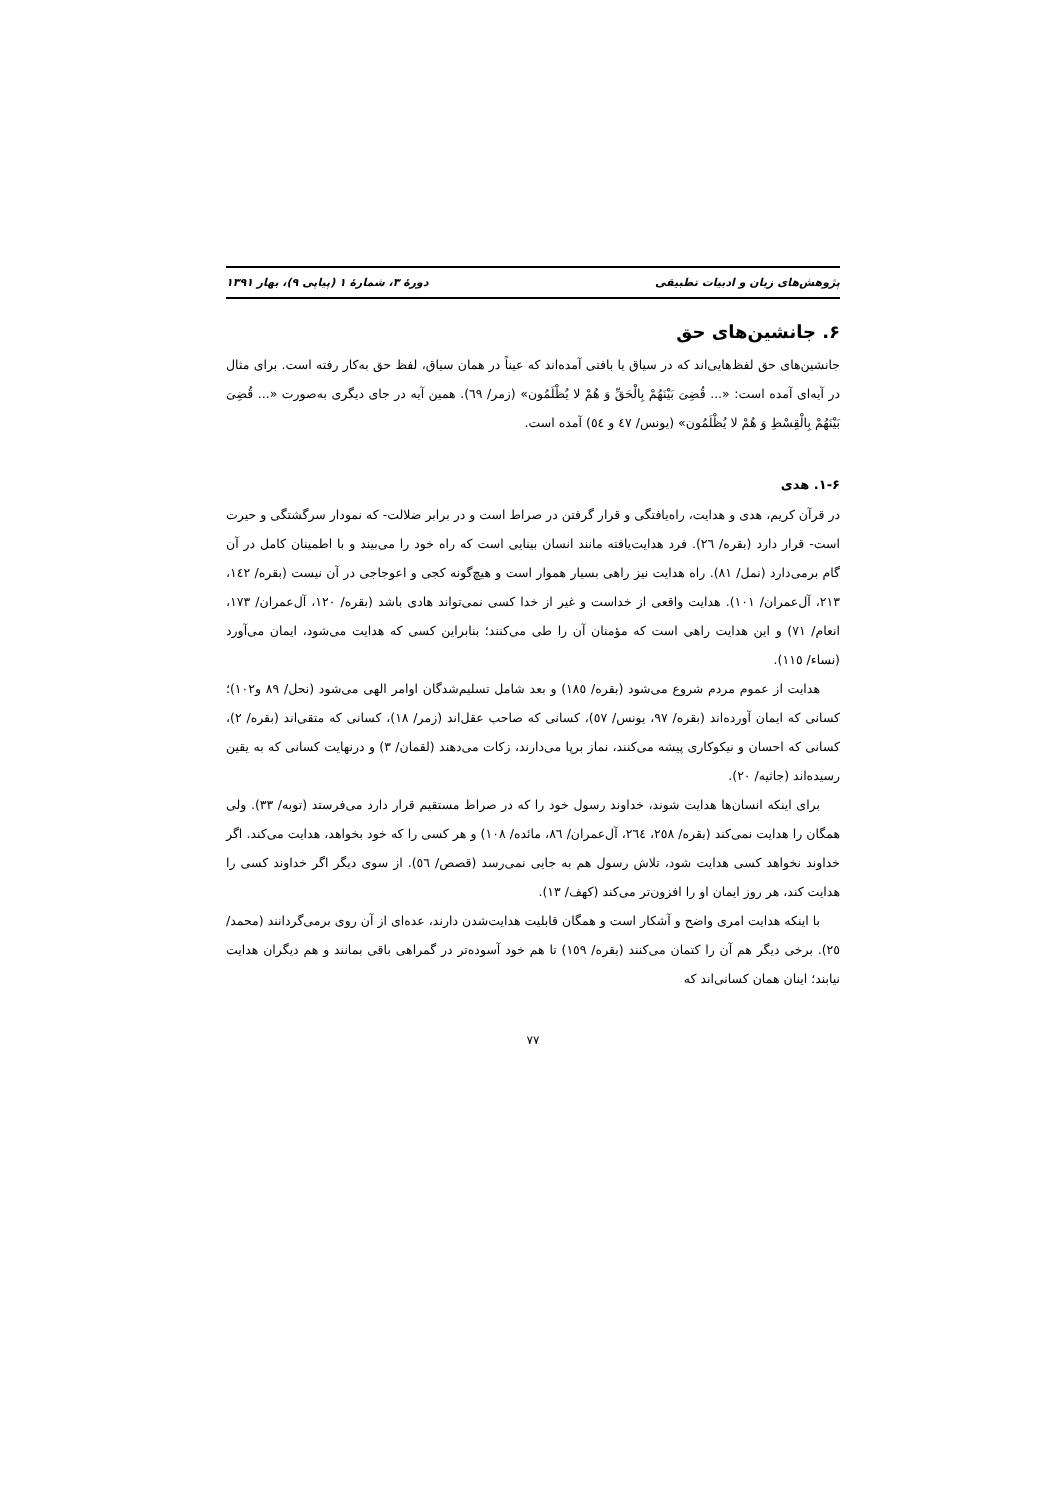پژوهش‌های زبان و ادبیات تطبیقی دورهٔ ۳، شمارهٔ ۱ (پیاپی ۹)، بهار ۱۳۹۱
۶. جانشین‌های حق
جانشین‌های حق لفظ‌هایی‌اند که در سیاق یا بافتی آمده‌اند که عیناً در همان سیاق، لفظ حق به‌کار رفته است. برای مثال در آیه‌ای آمده است: «... قُضِیَ بَیْنَهُمْ بِالْحَقِّ وَ هُمْ لا یُظْلَمُون» (زمر/ ٦٩). همین آیه در جای دیگری به‌صورت «... قُضِیَ بَیْنَهُمْ بِالْقِسْطِ وَ هُمْ لا یُظْلَمُون» (یونس/ ٤٧ و ٥٤) آمده است.
۱-۶. هدی
در قرآن کریم، هدی و هدایت، راه‌یافتگی و قرار گرفتن در صراط است و در برابر ضلالت- که نمودار سرگشتگی و حیرت است- قرار دارد (بقره/ ٢٦). فرد هدایت‌یافته مانند انسان بینایی است که راه خود را می‌بیند و با اطمینان کامل در آن گام برمی‌دارد (نمل/ ٨١). راه هدایت نیز راهی بسیار هموار است و هیچ‌گونه کجی و اعوجاجی در آن نیست (بقره/ ١٤٢، ٢١٣، آل‌عمران/ ١٠١). هدایت واقعی از خداست و غیر از خدا کسی نمی‌تواند هادی باشد (بقره/ ١٢٠، آل‌عمران/ ١٧٣، انعام/ ٧١) و این هدایت راهی است که مؤمنان آن را طی می‌کنند؛ بنابراین کسی که هدایت می‌شود، ایمان می‌آورد (نساء/ ١١٥).
هدایت از عموم مردم شروع می‌شود (بقره/ ١٨٥) و بعد شامل تسلیم‌شدگان اوامر الهی می‌شود (نحل/ ٨٩ و١٠٢)؛ کسانی که ایمان آورده‌اند (بقره/ ٩٧، یونس/ ٥٧)، کسانی که صاحب عقل‌اند (زمر/ ١٨)، کسانی که متقی‌اند (بقره/ ٢)، کسانی که احسان و نیکوکاری پیشه می‌کنند، نماز برپا می‌دارند، زکات می‌دهند (لقمان/ ٣) و درنهایت کسانی که به یقین رسیده‌اند (جاثیه/ ٢٠).
برای اینکه انسان‌ها هدایت شوند، خداوند رسول خود را که در صراط مستقیم قرار دارد می‌فرستد (توبه/ ٣٣). ولی همگان را هدایت نمی‌کند (بقره/ ٢٥٨، ٢٦٤، آل‌عمران/ ٨٦، مائده/ ١٠٨) و هر کسی را که خود بخواهد، هدایت می‌کند. اگر خداوند نخواهد کسی هدایت شود، تلاش رسول هم به جایی نمی‌رسد (قصص/ ٥٦). از سوی دیگر اگر خداوند کسی را هدایت کند، هر روز ایمان او را افزون‌تر می‌کند (کهف/ ١٣).
با اینکه هدایت امری واضح و آشکار است و همگان قابلیت هدایت‌شدن دارند، عده‌ای از آن روی برمی‌گردانند (محمد/ ٢٥). برخی دیگر هم آن را کتمان می‌کنند (بقره/ ١٥٩) تا هم خود آسوده‌تر در گمراهی باقی بمانند و هم دیگران هدایت نیابند؛ اینان همان کسانی‌اند که
۷۷